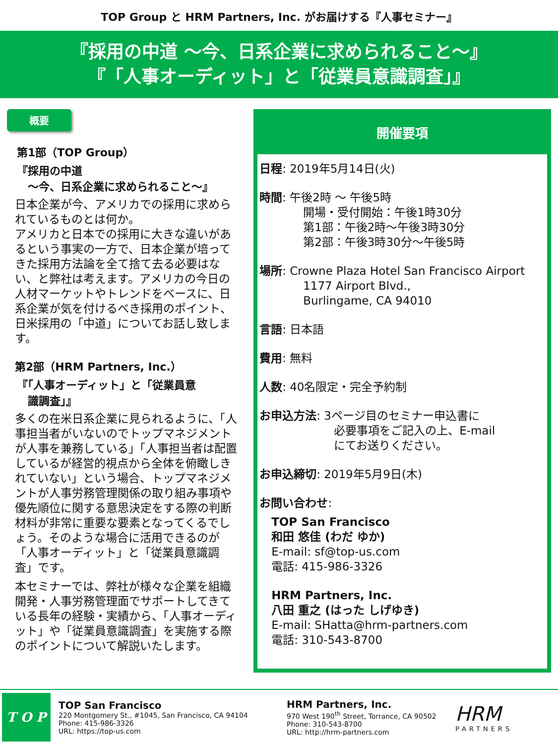TOP Group と HRM Partners, Inc. がお届けする『人事セミナー』
『採用の中道 ～今、日系企業に求められること～』
『「人事オーディット」と「従業員意識調査」』
概要
第1部（TOP Group）
『採用の中道
　～今、日系企業に求められること～』
日本企業が今、アメリカでの採用に求められているものとは何か。
アメリカと日本での採用に大きな違いがあるという事実の一方で、日本企業が培ってきた採用方法論を全て捨て去る必要はない、と弊社は考えます。アメリカの今日の人材マーケットやトレンドをベースに、日系企業が気を付けるべき採用のポイント、日米採用の「中道」についてお話し致します。
第2部（HRM Partners, Inc.）
『「人事オーディット」と「従業員意
　識調査」』
多くの在米日系企業に見られるように、「人事担当者がいないのでトップマネジメントが人事を兼務している」「人事担当者は配置しているが経営的視点から全体を俯瞰しきれていない」という場合、トップマネジメントが人事労務管理関係の取り組み事項や優先順位に関する意思決定をする際の判断材料が非常に重要な要素となってくるでしょう。そのような場合に活用できるのが「人事オーディット」と「従業員意識調査」です。
本セミナーでは、弊社が様々な企業を組織開発・人事労務管理面でサポートしてきている長年の経験・実績から、「人事オーディット」や「従業員意識調査」を実施する際のポイントについて解説いたします。
開催要項
日程: 2019年5月14日(火)
時間: 午後2時 ～ 午後5時
開場・受付開始：午後1時30分
第1部：午後2時～午後3時30分
第2部：午後3時30分～午後5時
場所: Crowne Plaza Hotel San Francisco Airport
1177 Airport Blvd.,
Burlingame, CA 94010
言語: 日本語
費用: 無料
人数: 40名限定・完全予約制
お申込方法: 3ページ目のセミナー申込書に
必要事項をご記入の上、E-mail
にてお送りください。
お申込締切: 2019年5月9日(木)
お問い合わせ:
TOP San Francisco
和田 悠佳 (わだ ゆか)
E-mail: sf@top-us.com
電話: 415-986-3326
HRM Partners, Inc.
八田 重之 (はった しげゆき)
E-mail: SHatta@hrm-partners.com
電話: 310-543-8700
T O P
TOP San Francisco
220 Montgomery St., #1045, San Francisco, CA 94104
Phone: 415-986-3326
URL: https://top-us.com
HRM Partners, Inc.
970 West 190<sup>th</sup> Street, Torrance, CA 90502
Phone: 310-543-8700
URL: http://hrm-partners.com
HRM
PARTNERS